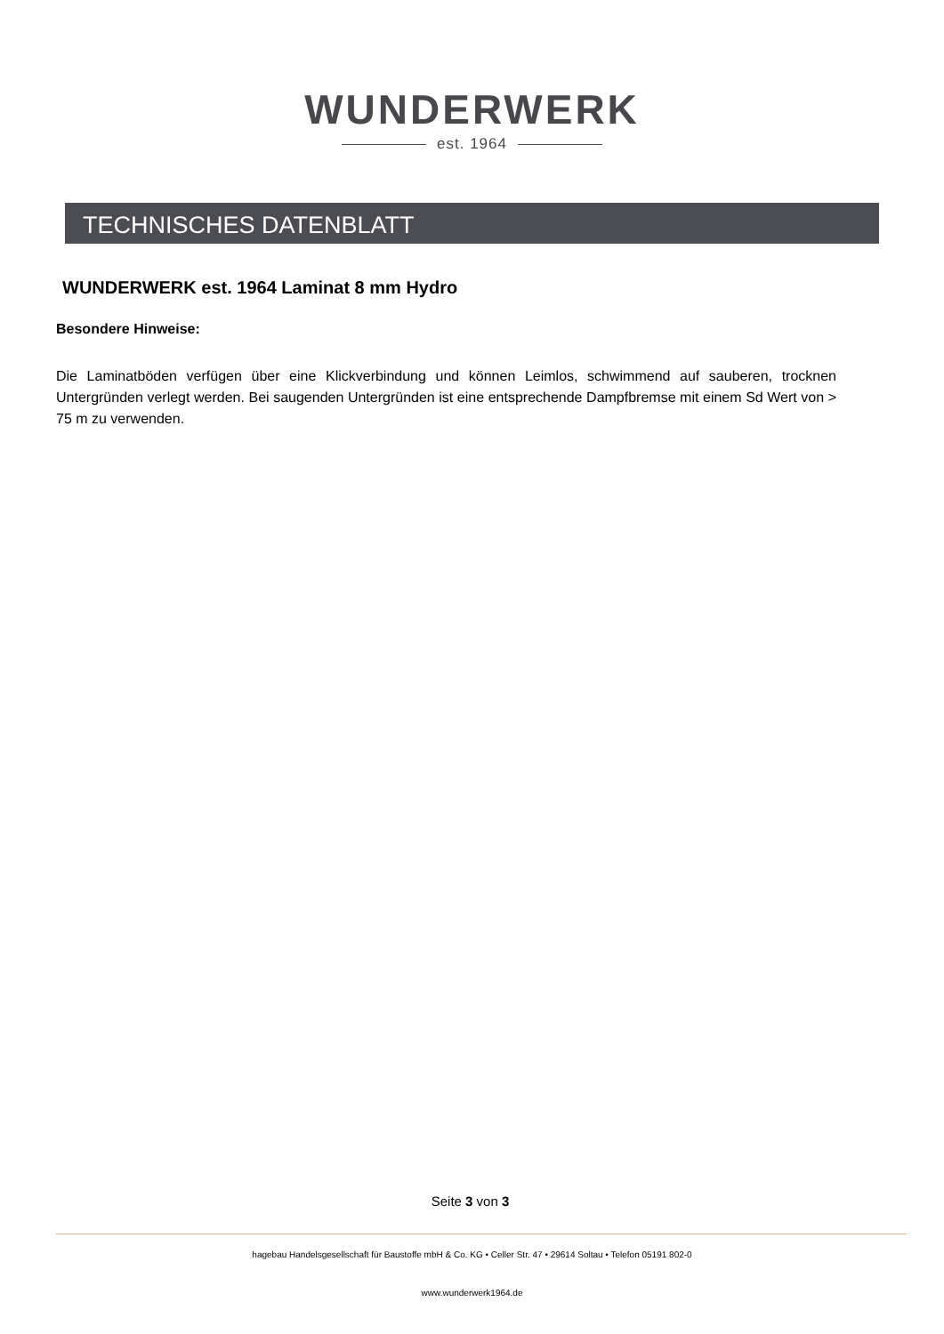WUNDERWERK
est. 1964
TECHNISCHES DATENBLATT
WUNDERWERK est. 1964 Laminat 8 mm Hydro
Besondere Hinweise:
Die Laminatböden verfügen über eine Klickverbindung und können Leimlos, schwimmend auf sauberen, trocknen Untergründen verlegt werden. Bei saugenden Untergründen ist eine entsprechende Dampfbremse mit einem Sd Wert von > 75 m zu verwenden.
Seite 3 von 3
hagebau Handelsgesellschaft für Baustoffe mbH & Co. KG • Celler Str. 47 • 29614 Soltau • Telefon 05191 802-0
www.wunderwerk1964.de